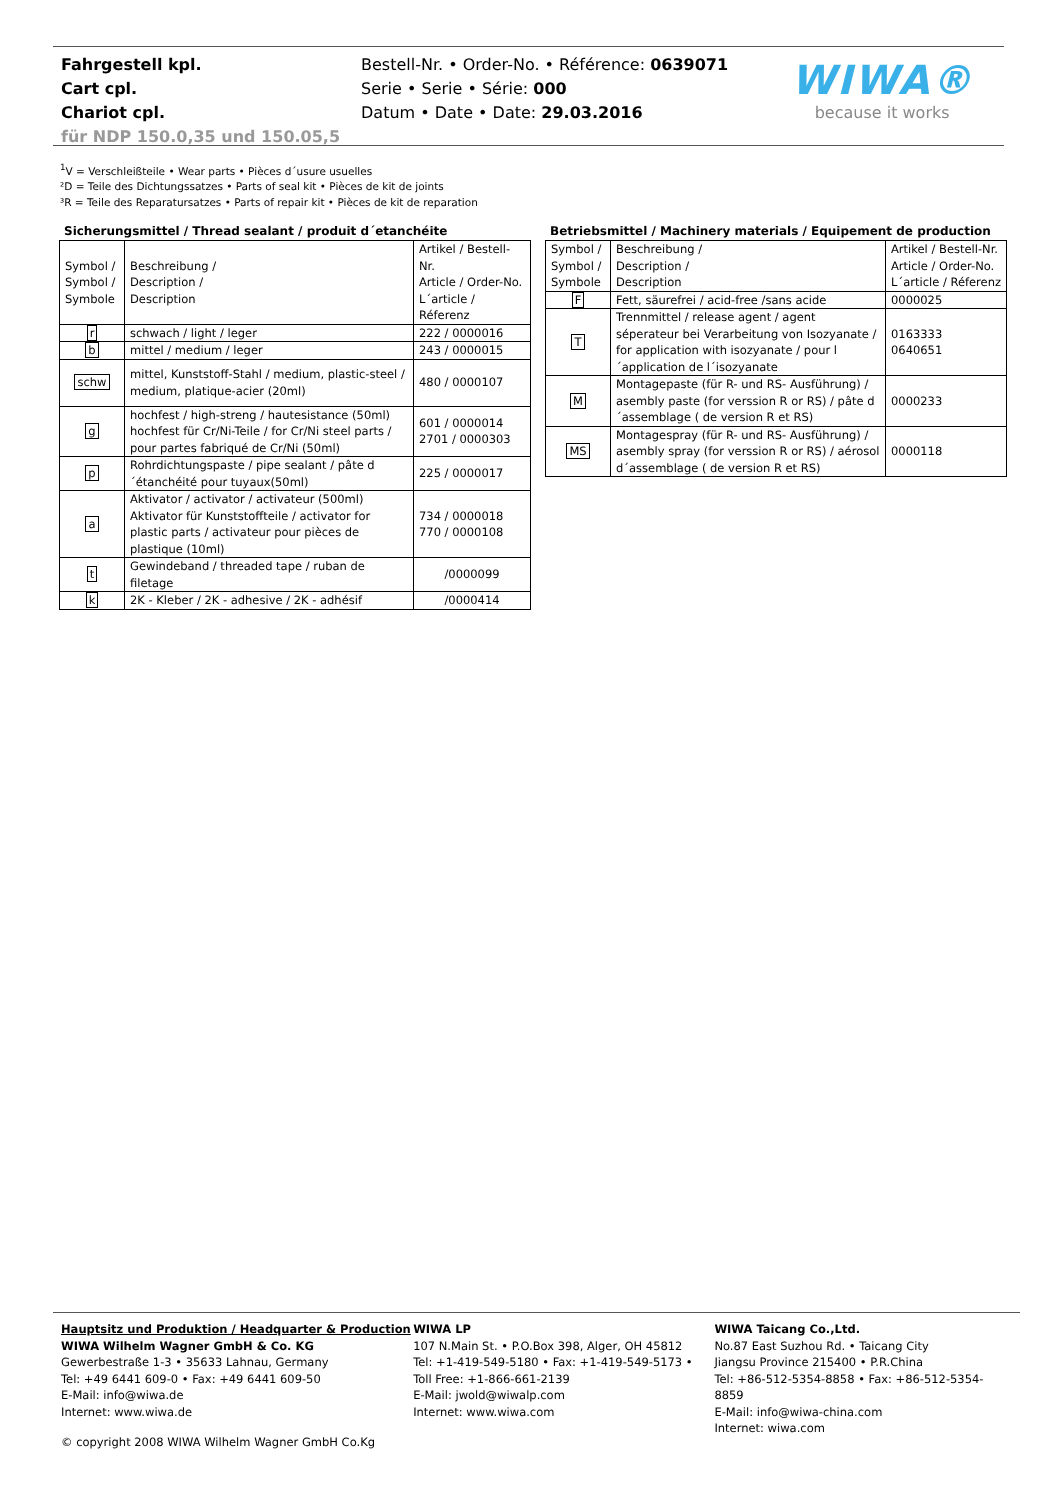Fahrgestell kpl.
Cart cpl.
Chariot cpl.
für NDP 150.0,35 und 150.05,5
Bestell-Nr. • Order-No. • Référence: 0639071
Serie • Serie • Série: 000
Datum • Date • Date: 29.03.2016
WIWA®
because it works
<sup>1</sup> V = Verschleißteile • Wear parts • Pièces d´usure usuelles
²D = Teile des Dichtungssatzes • Parts of seal kit • Pièces de kit de joints
³R = Teile des Reparatursatzes • Parts of repair kit • Pièces de kit de reparation
Sicherungsmittel / Thread sealant / produit d´etanchéite
| Symbol / Symbol / Symbole | Beschreibung / Description / Description | Artikel / Bestell-Nr. Article / Order-No. L´article / Réferenz |
| r | schwach / light / leger | 222 / 0000016 |
| b | mittel / medium / leger | 243 / 0000015 |
| schw | mittel, Kunststoff-Stahl / medium, plastic-steel / medium, platique-acier (20ml) | 480 / 0000107 |
| g | hochfest / high-streng / hautesistance (50ml) hochfest für Cr/Ni-Teile / for Cr/Ni steel parts / pour partes fabriqué de Cr/Ni (50ml) | 601 / 0000014 2701 / 0000303 |
| p | Rohrdichtungspaste / pipe sealant / pâte d´étanchéité pour tuyaux(50ml) | 225 / 0000017 |
| a | Aktivator / activator / activateur (500ml) Aktivator für Kunststoffteile / activator for plastic parts / activateur pour pièces de plastique (10ml) | 734 / 0000018 770 / 0000108 |
| t | Gewindeband / threaded tape / ruban de filetage | /0000099 |
| k | 2K - Kleber / 2K - adhesive / 2K - adhésif | /0000414 |
Betriebsmittel / Machinery materials / Equipement de production
| Symbol / Symbol / Symbole | Beschreibung / Description / Description | Artikel / Bestell-Nr. Article / Order-No. L´article / Réferenz |
| F | Fett, säurefrei / acid-free /sans acide | 0000025 |
| T | Trennmittel / release agent / agent séperateur bei Verarbeitung von Isozyanate / for application with isozyanate / pour l´application de l´isozyanate | 0163333 0640651 |
| M | Montagepaste (für R- und RS- Ausführung) / asembly paste (for verssion R or RS) / pâte d´assemblage ( de version R et RS) | 0000233 |
| MS | Montagespray (für R- und RS- Ausführung) / asembly spray (for verssion R or RS) / aérosol d´assemblage ( de version R et RS) | 0000118 |
Hauptsitz und Produktion / Headquarter & Production
WIWA Wilhelm Wagner GmbH & Co. KG
Gewerbestraße 1-3 • 35633 Lahnau, Germany
Tel: +49 6441 609-0 • Fax: +49 6441 609-50
E-Mail: info@wiwa.de
Internet: www.wiwa.de
WIWA LP
107 N.Main St. • P.O.Box 398, Alger, OH 45812
Tel: +1-419-549-5180 • Fax: +1-419-549-5173 •
Toll Free: +1-866-661-2139
E-Mail: jwold@wiwalp.com
Internet: www.wiwa.com
WIWA Taicang Co.,Ltd.
No.87 East Suzhou Rd. • Taicang City
Jiangsu Province 215400 • P.R.China
Tel: +86-512-5354-8858 • Fax: +86-512-5354-8859
E-Mail: info@wiwa-china.com
Internet: wiwa.com
© copyright 2008 WIWA Wilhelm Wagner GmbH Co.Kg